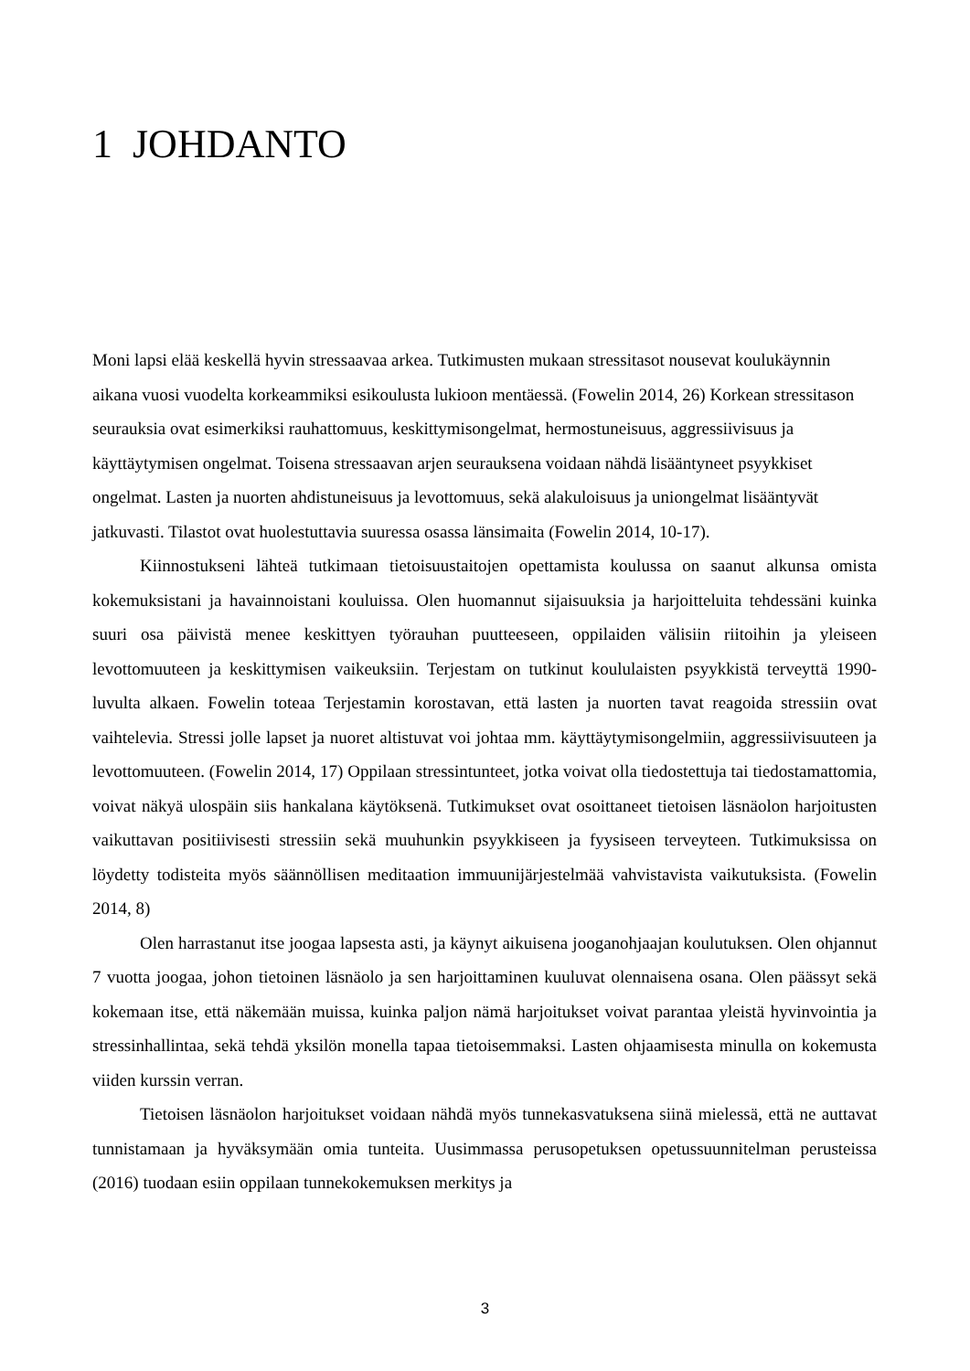1 JOHDANTO
Moni lapsi elää keskellä hyvin stressaavaa arkea. Tutkimusten mukaan stressitasot nousevat koulukäynnin aikana vuosi vuodelta korkeammiksi esikoulusta lukioon mentäessä. (Fowelin 2014, 26) Korkean stressitason seurauksia ovat esimerkiksi rauhattomuus, keskittymisongelmat, hermostuneisuus, aggressiivisuus ja käyttäytymisen ongelmat. Toisena stressaavan arjen seurauksena voidaan nähdä lisääntyneet psyykkiset ongelmat. Lasten ja nuorten ahdistuneisuus ja levottomuus, sekä alakuloisuus ja uniongelmat lisääntyvät jatkuvasti. Tilastot ovat huolestuttavia suuressa osassa länsimaita (Fowelin 2014, 10-17).
Kiinnostukseni lähteä tutkimaan tietoisuustaitojen opettamista koulussa on saanut alkunsa omista kokemuksistani ja havainnoistani kouluissa. Olen huomannut sijaisuuksia ja harjoitteluita tehdessäni kuinka suuri osa päivistä menee keskittyen työrauhan puutteeseen, oppilaiden välisiin riitoihin ja yleiseen levottomuuteen ja keskittymisen vaikeuksiin. Terjestam on tutkinut koululaisten psyykkistä terveyttä 1990-luvulta alkaen. Fowelin toteaa Terjestamin korostavan, että lasten ja nuorten tavat reagoida stressiin ovat vaihtelevia. Stressi jolle lapset ja nuoret altistuvat voi johtaa mm. käyttäytymisongelmiin, aggressiivisuuteen ja levottomuuteen. (Fowelin 2014, 17) Oppilaan stressintunteet, jotka voivat olla tiedostettuja tai tiedostamattomia, voivat näkyä ulospäin siis hankalana käytöksenä. Tutkimukset ovat osoittaneet tietoisen läsnäolon harjoitusten vaikuttavan positiivisesti stressiin sekä muuhunkin psyykkiseen ja fyysiseen terveyteen. Tutkimuksissa on löydetty todisteita myös säännöllisen meditaation immuunijärjestelmää vahvistavista vaikutuksista. (Fowelin 2014, 8)
Olen harrastanut itse joogaa lapsesta asti, ja käynyt aikuisena jooganohjaajan koulutuksen. Olen ohjannut 7 vuotta joogaa, johon tietoinen läsnäolo ja sen harjoittaminen kuuluvat olennaisena osana. Olen päässyt sekä kokemaan itse, että näkemään muissa, kuinka paljon nämä harjoitukset voivat parantaa yleistä hyvinvointia ja stressinhallintaa, sekä tehdä yksilön monella tapaa tietoisemmaksi. Lasten ohjaamisesta minulla on kokemusta viiden kurssin verran.
Tietoisen läsnäolon harjoitukset voidaan nähdä myös tunnekasvatuksena siinä mielessä, että ne auttavat tunnistamaan ja hyväksymään omia tunteita. Uusimmassa perusopetuksen opetussuunnitelman perusteissa (2016) tuodaan esiin oppilaan tunnekokemuksen merkitys ja
3